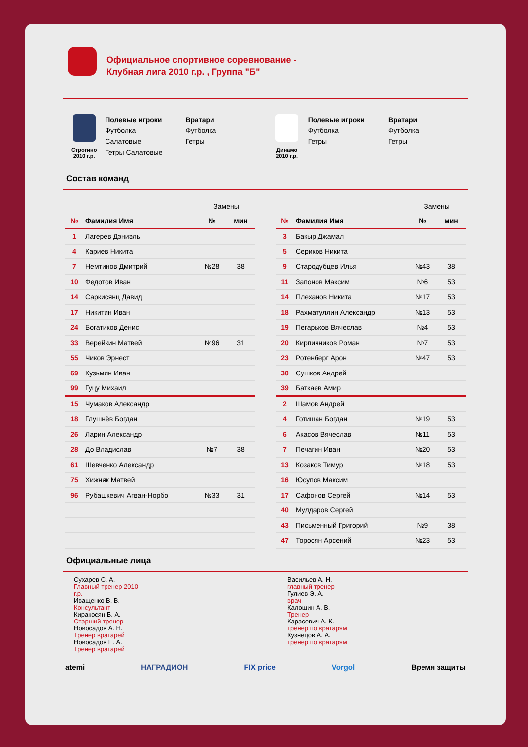Официальное спортивное соревнование -
Клубная лига 2010 г.р. , Группа "Б"
Строгино
2010 г.р.
Полевые игроки
Футболка
Салатовые
Гетры Салатовые
Вратари
Футболка
Гетры
Динамо
2010 г.р.
Полевые игроки
Футболка
Гетры
Вратари
Футболка
Гетры
Состав команд
| | | Замены | |
| № | Фамилия Имя | № | мин |
| 1 | Лагерев Дэниэль | | |
| 4 | Кариев Никита | | |
| 7 | Немтинов Дмитрий | №28 | 38 |
| 10 | Федотов Иван | | |
| 14 | Саркисянц Давид | | |
| 17 | Никитин Иван | | |
| 24 | Богатиков Денис | | |
| 33 | Верейкин Матвей | №96 | 31 |
| 55 | Чиков Эрнест | | |
| 69 | Кузьмин Иван | | |
| 99 | Гуцу Михаил | | |
| 15 | Чумаков Александр | | |
| 18 | Глушнёв Богдан | | |
| 26 | Ларин Александр | | |
| 28 | До Владислав | №7 | 38 |
| 61 | Шевченко Александр | | |
| 75 | Хижняк Матвей | | |
| 96 | Рубашкевич Агван-Норбо | №33 | 31 |
| | | Замены | |
| № | Фамилия Имя | № | мин |
| 3 | Бакыр Джамал | | |
| 5 | Сериков Никита | | |
| 9 | Стародубцев Илья | №43 | 38 |
| 11 | Запонов Максим | №6 | 53 |
| 14 | Плеханов Никита | №17 | 53 |
| 18 | Рахматуллин Александр | №13 | 53 |
| 19 | Пегарьков Вячеслав | №4 | 53 |
| 20 | Кирпичников Роман | №7 | 53 |
| 23 | Ротенберг Арон | №47 | 53 |
| 30 | Сушков Андрей | | |
| 39 | Баткаев Амир | | |
| 2 | Шамов Андрей | | |
| 4 | Готишан Богдан | №19 | 53 |
| 6 | Акасов Вячеслав | №11 | 53 |
| 7 | Печагин Иван | №20 | 53 |
| 13 | Козаков Тимур | №18 | 53 |
| 16 | Юсупов Максим | | |
| 17 | Сафонов Сергей | №14 | 53 |
| 40 | Мулдаров Сергей | | |
| 43 | Письменный Григорий | №9 | 38 |
| 47 | Торосян Арсений | №23 | 53 |
Официальные лица
Сухарев С. А.
Главный тренер 2010
г.р.
Иващенко В. В.
Консультант
Киракосян Б. А.
Старший тренер
Новосадов А. Н.
Тренер вратарей
Новосадов Е. А.
Тренер вратарей
Васильев А. Н.
главный тренер
Гулиев Э. А.
врач
Калошин А. В.
Тренер
Карасевич А. К.
тренер по вратарям
Кузнецов А. А.
тренер по вратарям
atemi НАГРАДИОН FIX price Vorgol Время защиты